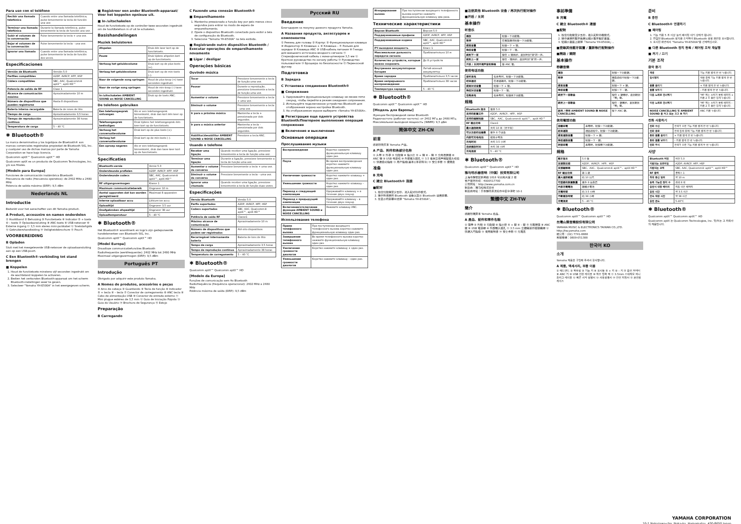Para uso con el teléfono
| Recibir una llamada telefónica | Cuando entre una llamada telefónica, pulse brevemente la tecla de función una vez. |
| Terminar una llamada telefónica | Durante la llamada telefónica, pulse brevemente la tecla de función una vez. |
| Subir el volumen de la conversación | Pulse brevemente la tecla + una vez. |
| Bajar el volumen de la conversación | Pulse brevemente la tecla – una vez. |
| Ignorar una llamada | Cuando entre una llamada telefónica, pulse brevemente la tecla de función dos veces. |
Especificaciones
| Versión de Bluetooth | Versión 5.0 |
| Perfiles compatibles | A2DP, AVRCP, HFP, HSP |
| Códecs compatibles | SBC, AAC, Qualcomm® aptX™, aptX HD™ |
| Potencia de salida de RF | Clase 1 |
| Alcance de comunicación máximo | Aproximadamente 10 m |
| Número de dispositivos que pueden registrarse | Hasta 8 dispositivos |
| Batería interna recargable | Batería de iones de litio |
| Tiempo de carga | Aproximadamente 3,5 horas |
| Tiempo de reproducción continua | Aproximadamente 38 horas |
| Temperatura de carga | 5 – 40 °C |
✱ Bluetooth®
La marca denominativa y los logotipos de Bluetooth® son marcas comerciales registradas propiedad de Bluetooth SIG, Inc. y cualquier uso de dichas marcas por parte de Yamaha Corporation se hace bajo licencia.
Qualcomm aptX™ Qualcomm aptX™ HD
Qualcomm aptX es un producto de Qualcomm Technologies, Inc. y/o sus filiales.
[Modelo para Europa]
Funciones de comunicación inalámbrica Bluetooth
Frecuencia de radio (frecuencia operativa): de 2402 MHz a 2480 MHz
Potencia de salida máxima (EIRP): 9,5 dBm
Nederlands NL
Introductie
Bedankt voor het aanschaffen van dit Yamaha-product.
A Product, accessoire en namen onderdelen
① Hoofdband ② Behuizing ③ Functietoets ④ Indicator ⑤ + toets ⑥ – toets ⑦ Oplaadaansluiting ⑧ ANC-toets ⑨ USB-netsnoer ⑩ Externe ingang ⑪ 3,5 mm stereo mini-jackkabel ⑫ Snelstartgids ⑬ Gebruikershandleiding ⑭ Veiligheidsbrochure ⑮ Pouch
VOORBEREIDING
B Opladen
Sluit met het meegeleverde USB-netsnoer de oplaadaansluiting aan op een USB-poort.
C Een Bluetooth®-verbinding tot stand brengen
■ Koppelen
1. Houd de functietoets minstens vijf seconden ingedrukt om de wachtstand koppelen te activeren.
2. Bedien het verbonden Bluetooth-apparaat om het scherm Bluetooth-instellingen weer te geven.
3. Selecteer "Yamaha YH-E500A" in het weergegeven scherm.
■ Registreer een ander Bluetooth-apparaat/ Voer het koppelen opnieuw uit.
■ In-/uitschakelen
Houd de functietoets op de controller twee seconden ingedrukt om de hoofdtelefoon in of uit te schakelen.
Basishandelingen
Muziek beluisteren
| Afspelen | Druk één keer kort op de functietoets. |
| Pauze | Druk tijdens afspelen kort op de functietoets. |
| Verhoog het geluidsvolume | Druk kort op de plus-toets (+). |
| Verlaag het geluidsvolume | Druk kort op de min-toets (–). |
| Naar de volgende song springen | Houd de plus-knop (+) twee seconden ingedrukt. |
| Naar de vorige song springen | Houd de min-knop (–) twee seconden ingedrukt. |
| In-/uitschakelen AMBIENT SOUND en NOISE CANCELLING | Druk op de toets ANC. |
De telefoon gebruiken
| Een telefoongesprek ontvangen | Als er een telefoongesprek binnenkomt, druk dan kort één keer op de functietoets. |
| Telefoongesprek beëindigen | Druk tijdens het telefoongesprek één keer kort op de functietoets. |
| Verhoog het conversatievolume | Druk kort op de plus-toets (+). |
| Verlaag het conversatievolume | Druk kort op de min-toets (–). |
| Een oproep negeren | Als er een telefoongesprek binnenkomt, druk dan twee keer kort op de functietoets. |
Specificaties
| Bluetooth-versie | Versie 5.0 |
| Ondersteunde profielen | A2DP, AVRCP, HFP, HSP |
| Ondersteunde codecs | SBC, AAC, Qualcomm® aptX™, aptX HD™ |
| RF uitgangsvermogen | Klasse 1 |
| Maximum communicatiebereik | Ongeveer 10 m |
| Aantal apparaten dat kan worden geregistreerd | Maximaal 8 apparaten |
| Interne oplaadbaar accu | Lithium-ion accu |
| Oplaadtijd | Ongeveer 3,5 uur |
| Onafgebroken afspeeltijd | Ongeveer 38 uur |
| Oplaadtemperatuur | 5 – 40 °C |
✱ Bluetooth®
Het Bluetooth® woordmerk en logo's zijn gedeponeerde handelsmerken van Bluetooth SIG, Inc.
Qualcomm aptX™ Qualcomm aptX™ HD
[Model Europa]
Draadloze communicatiefuncties Bluetooth
Radiofrequentie (werkfrequentie): 2402 MHz tot 2480 MHz
Maximaal uitgangsvermogen (EIRP): 9,5 dBm
Português PT
Introdução
Obrigado por adquirir este produto Yamaha.
A Nomes de produtos, acessórios e peças
① Arco de cabeça ② Guardando ③ Tecla de função ④ Indicador ⑤ + tecla ⑥ – tecla ⑦ Conector de carregamento ⑧ ANC tecla ⑨ Cabo de alimentação USB ⑩ Conector de entrada externo ⑪ Mini plugue estéreo de 3,5 mm ⑫ Guia de Iniciação Rápida ⑬ Guia do Usuário ⑭ Brochura de Segurança ⑮ Estojo
Preparação
B Carregando
C Fazendo uma conexão Bluetooth®
■ Emparelhamento
1. Mantenha pressionada a função key por pelo menos cinco segundos para entrar no modo de espera de emparelhamento.
2. Opere o dispositivo Bluetooth conectado para exibir a tela de configuração do Bluetooth.
3. Selecione "Yamaha YH-E500A" na tela exibida.
■ Registrando outro dispositivo Bluetooth / Executar operações de emparelhamento novamente
■ Ligar / desligar
Operações básicas
Ouvindo música
| Tocar | Pressione brevemente a tecla de função uma vez. |
| Pausar | Durante a reprodução, pressione brevemente a tecla de função uma vez. |
| Aumentar o volume | Pressione brevemente a tecla + uma vez. |
| Diminuir o volume | Pressione brevemente a tecla – uma vez. |
| Ir para a próxima música | Mantenha a tecla + pressionada por dois segundos. |
| Ir para a música anterior | Mantenha a tecla – pressionada por dois segundos. |
| Habilitar/desabilitar AMBIENT SOUND e NOISE CANCELLING | Pressione a tecla ANC. |
Usando o telefone
| Receber uma ligação | Quando receber uma ligação, pressione brevemente a tecla de função uma vez. |
| Terminar uma ligação | Durante a ligação, pressione brevemente a tecla de função uma vez. |
| Aumentar o volume da conversa | Pressione brevemente a tecla + uma vez. |
| Diminuir o volume da conversa | Pressione brevemente a tecla – uma vez. |
| Ignorar uma chamada | Quando receber uma ligação, pressione brevemente a tecla de função duas vezes. |
Especificações
| Versão Bluetooth | Versão 5.0 |
| Perfis suportados | A2DP, AVRCP, HFP, HSP |
| Codecs suportados | SBC, AAC, Qualcomm® aptX™, aptX HD™ |
| Potência de saída RF | Classe1 |
| Máximo alcance de comunicação | Aproximadamente 10 m |
| Número de dispositivos que podem ser registrados | Até oito dispositivos |
| Recarregável internamente bateria | Bateria de íons de lítio |
| Tempo de carga | Aproximadamente 3,5 horas |
| Tempo de reprodução contínua | Aproximadamente 38 horas |
| Temperatura de carregamento | 5 – 40 °C |
✱ Bluetooth®
Qualcomm aptX™ Qualcomm aptX™ HD
[Modelo da Europa]
Funções de comunicação sem fio Bluetooth
Radiofrequência (frequência operacional): 2402 MHz a 2480 MHz
Potência máxima de saída (EIRP): 9,5 dBm
Русский RU
Введение
Благодарим за покупку данного продукта Yamaha.
A Названия продукта, аксессуаров и компонентов
① Ремень для головы ② Корпус ③ Функциональная клавиша ④ Индикатор ⑤ Клавиша + ⑥ Клавиша – ⑦ Разъем для зарядки ⑧ Клавиша ANC ⑨ USB-кабель питания ⑩ Гнездо для внешнего источника входного сигнала ⑪ Стереофонический кабель с мини-штекером 3,5 мм ⑫ Краткое руководство по началу работы ⑬ Руководство пользователя ⑭ Брошюра по безопасности ⑮ Переносной футляр
Подготовка
B Зарядка
C Установка соединения Bluetooth®
■ Сопряжение
1. Удерживайте функциональную клавишу не менее пяти секунд, чтобы перейти в режим ожидания сопряжения.
2. Используйте подключенное устройство Bluetooth для отображения экрана настройки Bluetooth.
3. На отображаемом экране выберите «Yamaha YH-E500A».
■ Регистрация еще одного устройства Bluetooth/Повторное выполнение операций сопряжения
■ Включение и выключение
Основные операции
Прослушивание музыки
| Воспроизведение | Коротко нажмите функциональную клавишу один раз. |
| Пауза | Во время воспроизведения коротко нажмите функциональную клавишу один раз. |
| Увеличение громкости | Коротко нажмите клавишу + один раз. |
| Уменьшение громкости | Коротко нажмите клавишу – один раз. |
| Переход к следующей композиции | Удерживайте клавишу + в течение двух секунд. |
| Переход к предыдущей композиции | Удерживайте клавишу – в течение двух секунд. |
| Включение/отключение функции AMBIENT SOUND и NOISE CANCELLING | Нажмите клавишу ANC. |
Использование телефона
| Прием телефонного вызова | При поступлении входящего телефонного вызова коротко нажмите функциональную клавишу один раз. |
| Завершение телефонного вызова | Во время телефонного вызова коротко нажмите функциональную клавишу один раз. |
| Увеличение громкости диалогов | Коротко нажмите клавишу + один раз. |
| Уменьшение громкости диалогов | Коротко нажмите клавишу – один раз. |
| Игнорирование вызова | При поступлении входящего телефонного вызова коротко нажмите функциональную клавишу два раза. |
Технические характеристики
| Версия Bluetooth | Версия 5.0 |
| Поддерживаемые профили | A2DP, AVRCP, HFP, HSP |
| Поддерживаемые кодеки | SBC, AAC, Qualcomm® aptX™, aptX HD™ |
| РЧ выходная мощность | Класс 1 |
| Максимальная дальность передачи сигнала | Приблизительно 10 м |
| Количество устройств, которые можно сохранить | До 8 устройств |
| Внутренняя аккумуляторная батарея | Литий-ионный аккумулятор |
| Время зарядки | Приблизительно 3,5 часов |
| Время непрерывного воспроизведения | Приблизительно 38 часов |
| Температура зарядки | 5 – 40 °C |
✱ Bluetooth®
Qualcomm aptX™ Qualcomm aptX™ HD
[Модель для Европы]
Функции беспроводной связи Bluetooth
Радиочастота (рабочая частота): от 2402 МГц до 2480 МГц
Максимальная выходная мощность (ЭИИМ): 9,5 дБм
简体中文 ZH-CN
前言
感谢您购买本 Yamaha 产品。
A 产品、附件和各部分名称
① 头带 ② 外罩 ③ 功能键 ④ 指示灯 ⑤ + 键 ⑥ – 键 ⑦ 充电连接器 ⑧ ANC 键 ⑨ USB 电源线 ⑩ 外部输入插孔 ⑪ 3.5 毫米立体声微型插头线缆 ⑫ 快速启动指南 ⑬ 用户指南(基本)(本说明书) ⑭ 安全手册 ⑮ 便携盒
准备
B 充电
C 建立 Bluetooth® 连接
■配对
1. 按住功能键至少五秒，进入配对待命模式。
2. 操作所连接的 Bluetooth 设备以显示 Bluetooth 设置屏幕。
3. 在显示的屏幕中选择 "Yamaha YH-E500A"。
■注册其他 Bluetooth 设备 / 再次执行配对操作
■开启 / 关闭
基本操作
听音乐
| 播放 | 短按一下功能键。 |
| 暂停 | 在播放期间短按一下功能键。 |
| 提高音量 | 短按一下 + 键。 |
| 降低音量 | 短按一下 – 键。 |
| 跳到下一首 | 按住 + 键两秒，直到听到"滴"的一声。 |
| 跳到上一首 | 按住 – 键两秒，直到听到"滴"的一声。 |
| 开启 / 关闭环境声音和降噪 | 按 ANC 键。 |
使用电话功能
| 接听来电 | 有来电时，短按一下功能键。 |
| 结束通话 | 在通话期间，短按一下功能键。 |
| 提高对话音量 | 短按一下 + 键。 |
| 降低对话音量 | 短按一下 – 键。 |
| 忽略来电 | 有来电时，短按两下功能键。 |
规格
| Bluetooth 版本 | 版本 5.0 |
| 支持的配置文件 | A2DP、AVRCP、HFP、HSP |
| 支持的编解码器 | SBC、AAC、Qualcomm® aptX™、aptX HD™ |
| RF 输出功率 | Class1 |
| 最大通信距离 | 大约 10 米（无干扰） |
| 可以注册的设备数 | 最多 8 个设备 |
| 内部可充电电池 | 锂离子电池 |
| 充电时间 | 大约 3.5 小时 |
| 连续播放时间 | 大约 38 小时 |
| 充电温度 | 5 – 40 °C |
✱ Bluetooth®
Qualcomm aptX™ Qualcomm aptX™ HD
雅马哈乐器音响（中国）投资有限公司
上海市静安区新闸路 1818 号云和大厦 2 楼
客户服务热线：4000517700
公司网址：http://www.yamaha.com.cn
制造商：雅马哈株式会社
制造商地址：日本静冈县滨松市中区中泽町 10-1
繁體中文 ZH-TW
簡介
感謝您購買本 Yamaha 產品。
A 產品、配件和零件名稱
① 頭帶 ② 外殼 ③ 功能鍵 ④ 指示燈 ⑤ + 鍵 ⑥ – 鍵 ⑦ 充電接頭 ⑧ ANC 鍵 ⑨ USB 電源線 ⑩ 外部輸入插孔 ⑪ 3.5 mm 立體聲迷你插頭纜線 ⑫ 快速入門指南 ⑬ 使用說明書 ⑭ 安全手冊 ⑮ 充電盒
事前準備
B 充電
C 建立 Bluetooth® 連接
■配對
1. 按住功能鍵至少五秒，進入配對待機模式。
2. 操作連接的藍牙裝置以顯示藍牙設定畫面。
3. 從顯示畫面上選擇「Yamaha YH-E500A」。
■登錄其他藍牙裝置 / 重新執行配對操作
■開啟 / 關閉
基本操作
聆聽音樂
| 播放 | 短按一下功能鍵。 |
| 暫停 | 播放過程中短按一下功能鍵。 |
| 提高音量 | 短按一下 + 鍵。 |
| 降低音量 | 短按一下 – 鍵。 |
| 跳至下一首歌曲 | 按住 + 鍵兩秒，直到聽到「嗶」聲。 |
| 跳至上一首歌曲 | 按住 – 鍵兩秒，直到聽到「嗶」聲。 |
| 啟用 / 停用 AMBIENT SOUND 與 NOISE CANCELLING | 按下 ANC 鍵。 |
使用電話功能
| 接聽來電 | 來電時，短按一下功能鍵。 |
| 結束通話 | 通話過程中，短按一下功能鍵。 |
| 提高通話音量 | 短按一下 + 鍵。 |
| 降低通話音量 | 短按一下 – 鍵。 |
| 拒接來電 | 來電時，短按兩下功能鍵。 |
規格
| 藍牙版本 | 5.0 版 |
| 支援設定檔 | A2DP、AVRCP、HFP、HSP |
| 支援編解碼 | SBC、AAC、Qualcomm® aptX™、aptX HD™ |
| RF 輸出功率 | 第 1 級 |
| 最大通訊範圍 | 約 10 公尺 |
| 可登錄的裝置數量 | 最多 8 台裝置 |
| 內部充電電池 | 鋰離子電池 |
| 充電時間 | 約 3.5 小時 |
| 不斷播放時間 | 約 38 小時 |
| 充電溫度 | 5 – 40 °C |
✱ Bluetooth®
Qualcomm aptX™ Qualcomm aptX™ HD
台灣山葉音樂股份有限公司
YAMAHA MUSIC & ELECTRONICS TAIWAN CO.,LTD.
http://tw.yamaha.com
總公司：(02) 7741-8888
客服專線：0809-051388
한국어 KO
소개
Yamaha 제품을 구입해 주셔서 감사합니다.
A 제품, 액세서리, 부품 이름
① 헤드밴드 ② 하우징 ③ 기능 키 ④ 표시등 ⑤ + 키 ⑥ – 키 ⑦ 충전 커넥터 ⑧ ANC 키 ⑨ USB 전원 케이블 ⑩ 외부 입력 잭 ⑪ 3.5mm 스테레오 미니 플러그 케이블 ⑫ 빠른 시작 설명서 ⑬ 사용설명서 ⑭ 안전 지침서 ⑮ 운반용 케이스
준비
B 충전
C Bluetooth® 연결하기
■ 페어링
1. 기능 키를 5 초 이상 눌러 페어링 대기 상태가 됩니다.
2. 연결된 Bluetooth 장치를 조작하여 Bluetooth 설정 화면을 표시합니다.
3. 표시된 화면에서 "Yamaha YH-E500A"를 선택하십시오.
■ 다른 Bluetooth 장치 등록 / 페어링 조작 재실행
■ 켜기 / 끄기
기본 조작
음악 듣기
| 재생 | 기능 키를 짧게 한 번 누릅니다. |
| 일시정지 | 재생 중에 기능 키를 짧게 한 번 누릅니다. |
| 볼륨 올리기 | + 키를 짧게 한 번 누릅니다. |
| 볼륨 낮추기 | – 키를 짧게 한 번 누릅니다. |
| 다음 노래로 건너뛰기 | "삐" 하는 소리가 들릴 때까지 + 키를 2 초 동안 길게 누릅니다. |
| 이전 노래로 건너뛰기 | "삐" 하는 소리가 들릴 때까지 – 키를 2 초 동안 길게 누릅니다. |
| NOISE CANCELLING 및 AMBIENT SOUND 을 켜고 또는 끄고 토 하기 | ANC 키를 누릅니다. |
전화 사용하기
| 전화 수신 | 전화가 오면 기능 키를 짧게 한 번 누릅니다. |
| 전화 종료 | 전화 통화 중에 기능 키를 짧게 한 번 누릅니다. |
| 통화 볼륨 올리기 | + 키를 짧게 한 번 누릅니다. |
| 통화 볼륨 낮추기 | – 키를 짧게 한 번 누릅니다. |
| 전화 무시 | 전화가 오면 기능 키를 짧게 두 번 누릅니다. |
사양
| Bluetooth 버전 | 버전 5.0 |
| 지원되는 프로파일 | A2DP, AVRCP, HFP, HSP |
| 지원되는 코덱 | SBC, AAC, Qualcomm® aptX™, aptX HD™ |
| RF 출력 | 클래스 1 |
| 최대 통신 범위 | 약 10 m |
| 등록 가능한 장치 수 | 최대 8 대 |
| 충전식 내장 배터리 | 리튬 이온 배터리 |
| 충전 시간 | 약 3.5 시간 |
| 연속 재생 시간 | 약 38 시간 |
| 충전 온도 | 5-40°C |
✱ Bluetooth®
Qualcomm aptX™ Qualcomm aptX™ HD
Qualcomm aptX 는 Qualcomm Technologies, Inc. 및/또는 그 자회사의 제품입니다.
YAMAHA CORPORATION
10-1 Nakazawa-cho, Naka-ku, Hamamatsu, 430-8650 Japan